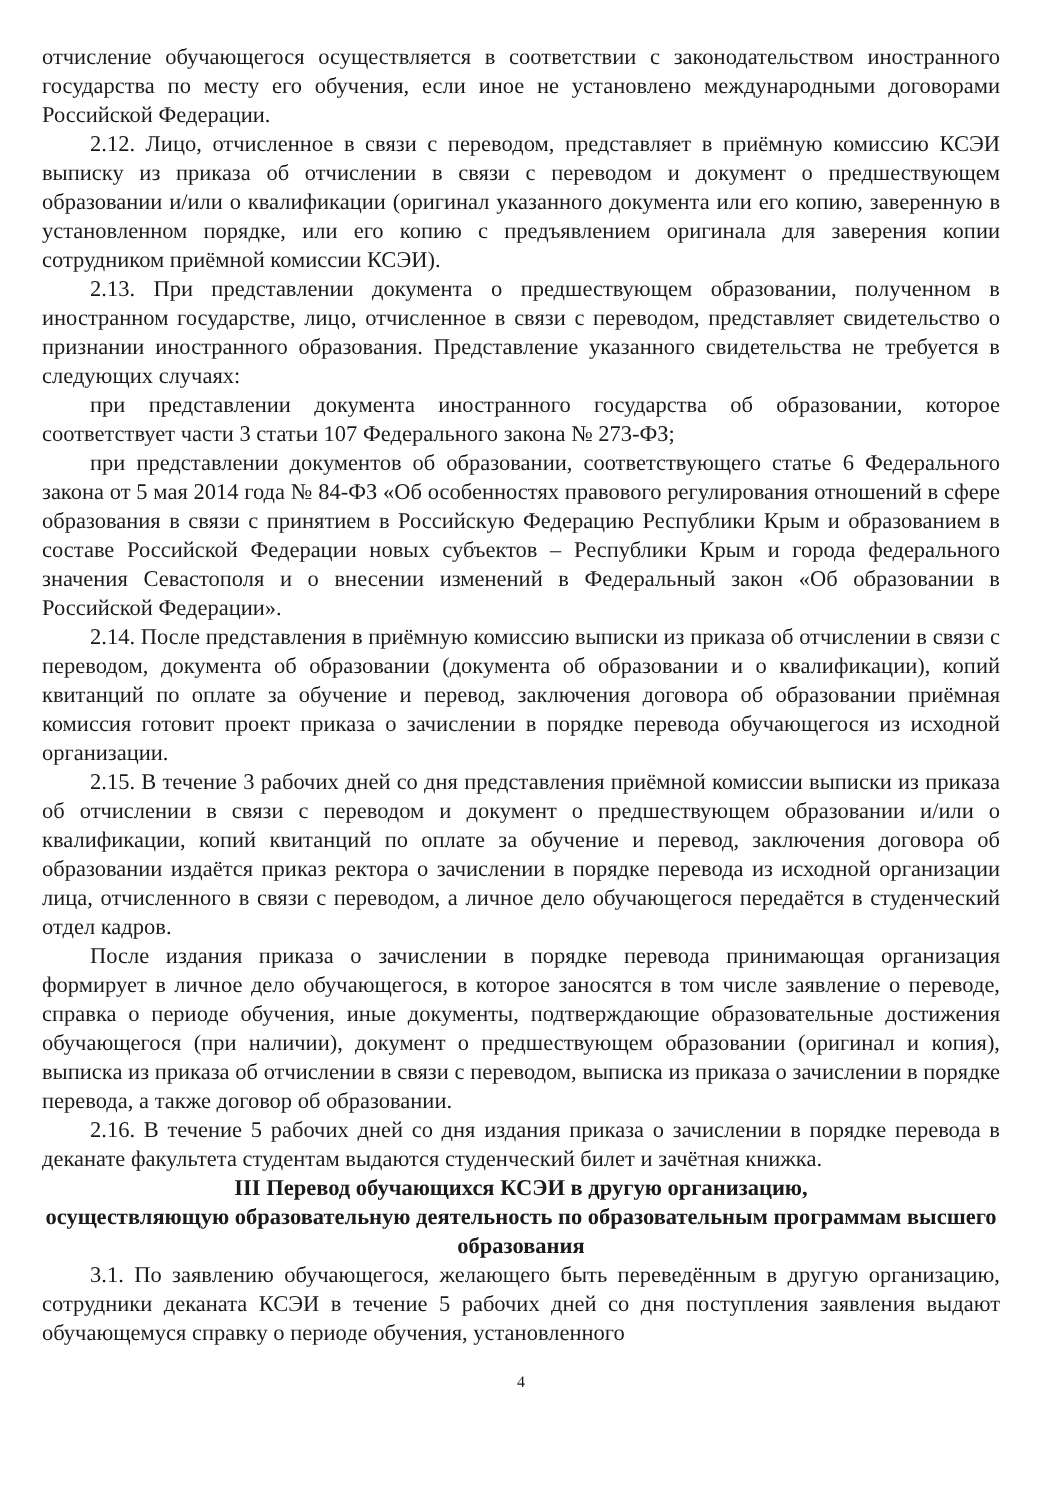отчисление обучающегося осуществляется в соответствии с законодательством иностранного государства по месту его обучения, если иное не установлено международными договорами Российской Федерации.
2.12. Лицо, отчисленное в связи с переводом, представляет в приёмную комиссию КСЭИ выписку из приказа об отчислении в связи с переводом и документ о предшествующем образовании и/или о квалификации (оригинал указанного документа или его копию, заверенную в установленном порядке, или его копию с предъявлением оригинала для заверения копии сотрудником приёмной комиссии КСЭИ).
2.13. При представлении документа о предшествующем образовании, полученном в иностранном государстве, лицо, отчисленное в связи с переводом, представляет свидетельство о признании иностранного образования. Представление указанного свидетельства не требуется в следующих случаях:
при представлении документа иностранного государства об образовании, которое соответствует части 3 статьи 107 Федерального закона № 273-ФЗ;
при представлении документов об образовании, соответствующего статье 6 Федерального закона от 5 мая 2014 года № 84-ФЗ «Об особенностях правового регулирования отношений в сфере образования в связи с принятием в Российскую Федерацию Республики Крым и образованием в составе Российской Федерации новых субъектов – Республики Крым и города федерального значения Севастополя и о внесении изменений в Федеральный закон «Об образовании в Российской Федерации».
2.14. После представления в приёмную комиссию выписки из приказа об отчислении в связи с переводом, документа об образовании (документа об образовании и о квалификации), копий квитанций по оплате за обучение и перевод, заключения договора об образовании приёмная комиссия готовит проект приказа о зачислении в порядке перевода обучающегося из исходной организации.
2.15. В течение 3 рабочих дней со дня представления приёмной комиссии выписки из приказа об отчислении в связи с переводом и документ о предшествующем образовании и/или о квалификации, копий квитанций по оплате за обучение и перевод, заключения договора об образовании издаётся приказ ректора о зачислении в порядке перевода из исходной организации лица, отчисленного в связи с переводом, а личное дело обучающегося передаётся в студенческий отдел кадров.
После издания приказа о зачислении в порядке перевода принимающая организация формирует в личное дело обучающегося, в которое заносятся в том числе заявление о переводе, справка о периоде обучения, иные документы, подтверждающие образовательные достижения обучающегося (при наличии), документ о предшествующем образовании (оригинал и копия), выписка из приказа об отчислении в связи с переводом, выписка из приказа о зачислении в порядке перевода, а также договор об образовании.
2.16. В течение 5 рабочих дней со дня издания приказа о зачислении в порядке перевода в деканате факультета студентам выдаются студенческий билет и зачётная книжка.
III Перевод обучающихся КСЭИ в другую организацию,
осуществляющую образовательную деятельность по образовательным программам высшего образования
3.1. По заявлению обучающегося, желающего быть переведённым в другую организацию, сотрудники деканата КСЭИ в течение 5 рабочих дней со дня поступления заявления выдают обучающемуся справку о периоде обучения, установленного
4